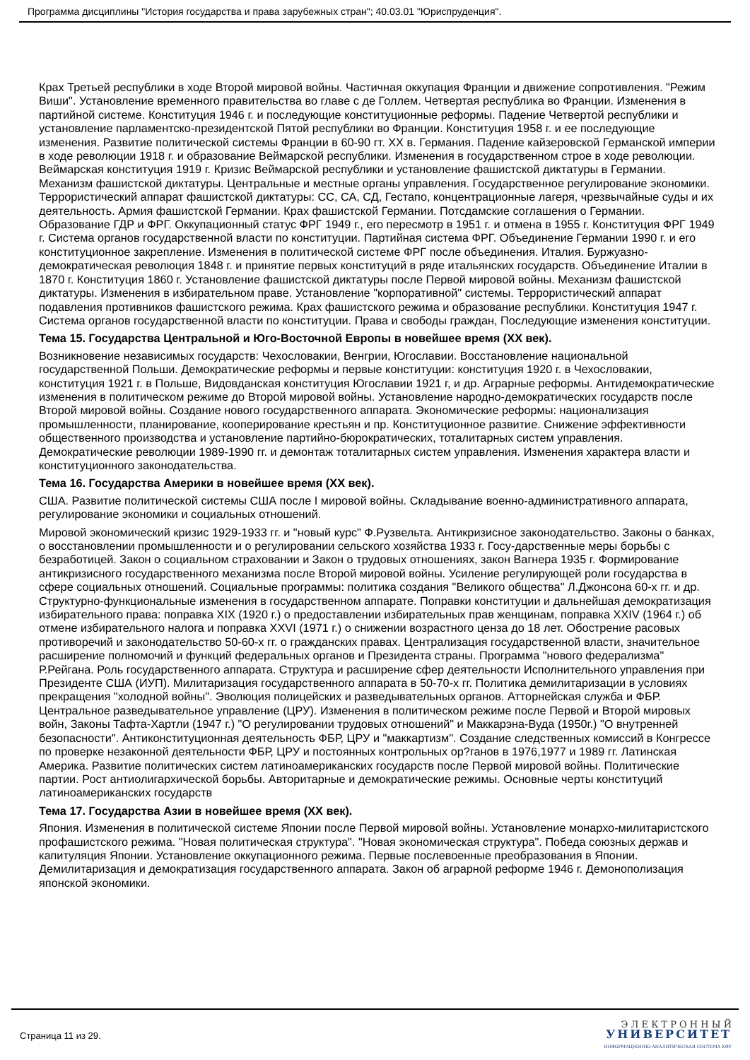Программа дисциплины "История государства и права зарубежных стран"; 40.03.01 "Юриспруденция".
Крах Третьей республики в ходе Второй мировой войны. Частичная оккупация Франции и движение сопротивления. "Режим Виши". Установление временного правительства во главе с де Голлем. Четвертая республика во Франции. Изменения в партийной системе. Конституция 1946 г. и последующие конституционные реформы. Падение Четвертой республики и установление парламентско-президентской Пятой республики во Франции. Конституция 1958 г. и ее последующие изменения. Развитие политической системы Франции в 60-90 гт. XX в. Германия. Падение кайзеровской Германской империи в ходе революции 1918 г. и образование Веймарской республики. Изменения в государственном строе в ходе революции. Веймарская конституция 1919 г. Кризис Веймарской республики и установление фашистской диктатуры в Германии. Механизм фашистской диктатуры. Центральные и местные органы управления. Государственное регулирование экономики. Террористический аппарат фашистской диктатуры: СС, СА, СД, Гестапо, концентрационные лагеря, чрезвычайные суды и их деятельность. Армия фашистской Германии. Крах фашистской Германии. Потсдамские соглашения о Германии. Образование ГДР и ФРГ. Оккупационный статус ФРГ 1949 г., его пересмотр в 1951 г. и отмена в 1955 г. Конституция ФРГ 1949 г. Система органов государственной власти по конституции. Партийная система ФРГ. Объединение Германии 1990 г. и его конституционное закрепление. Изменения в политической системе ФРГ после объединения. Италия. Буржуазно-демократическая революция 1848 г. и принятие первых конституций в ряде итальянских государств. Объединение Италии в 1870 г. Конституция 1860 г. Установление фашистской диктатуры после Первой мировой войны. Механизм фашистской диктатуры. Изменения в избирательном праве. Установление "корпоративной" системы. Террористический аппарат подавления противников фашистского режима. Крах фашистского режима и образование республики. Конституция 1947 г. Система органов государственной власти по конституции. Права и свободы граждан, Последующие изменения конституции.
Тема 15. Государства Центральной и Юго-Восточной Европы в новейшее время (XX век).
Возникновение независимых государств: Чехословакии, Венгрии, Югославии. Восстановление национальной государственной Польши. Демократические реформы и первые конституции: конституция 1920 г. в Чехословакии, конституция 1921 г. в Польше, Видовданская конституция Югославии 1921 г, и др. Аграрные реформы. Антидемократические изменения в политическом режиме до Второй мировой войны. Установление народно-демократических государств после Второй мировой войны. Создание нового государственного аппарата. Экономические реформы: национализация промышленности, планирование, кооперирование крестьян и пр. Конституционное развитие. Снижение эффективности общественного производства и установление партийно-бюрократических, тоталитарных систем управления. Демократические революции 1989-1990 гг. и демонтаж тоталитарных систем управления. Изменения характера власти и конституционного законодательства.
Тема 16. Государства Америки в новейшее время (XX век).
США. Развитие политической системы США после I мировой войны. Складывание военно-административного аппарата, регулирование экономики и социальных отношений.
Мировой экономический кризис 1929-1933 гг. и "новый курс" Ф.Рузвельта. Антикризисное законодательство. Законы о банках, о восстановлении промышленности и о регулировании сельского хозяйства 1933 г. Госу-дарственные меры борьбы с безработицей. Закон о социальном страховании и Закон о трудовых отношениях, закон Вагнера 1935 г. Формирование антикризисного государственного механизма после Второй мировой войны. Усиление регулирующей роли государства в сфере социальных отношений. Социальные программы: политика создания "Великого общества" Л.Джонсона 60-х гг. и др. Структурно-функциональные изменения в государственном аппарате. Поправки конституции и дальнейшая демократизация избирательного права: поправка XIX (1920 г.) о предоставлении избирательных прав женщинам, поправка XXIV (1964 г.) об отмене избирательного налога и поправка XXVI (1971 г.) о снижении возрастного ценза до 18 лет. Обострение расовых противоречий и законодательство 50-60-х гг. о гражданских правах. Централизация государственной власти, значительное расширение полномочий и функций федеральных органов и Президента страны. Программа "нового федерализма" Р.Рейгана. Роль государственного аппарата. Структура и расширение сфер деятельности Исполнительного управления при Президенте США (ИУП). Милитаризация государственного аппарата в 50-70-х гг. Политика демилитаризации в условиях прекращения "холодной войны". Эволюция полицейских и разведывательных органов. Атторнейская служба и ФБР. Центральное разведывательное управление (ЦРУ). Изменения в политическом режиме после Первой и Второй мировых войн, Законы Тафта-Хартли (1947 г.) "О регулировании трудовых отношений" и Маккарэна-Вуда (1950г.) "О внутренней безопасности". Антиконституционная деятельность ФБР, ЦРУ и "маккартизм". Создание следственных комиссий в Конгрессе по проверке незаконной деятельности ФБР, ЦРУ и постоянных контрольных ор?ганов в 1976,1977 и 1989 гг. Латинская Америка. Развитие политических систем латиноамериканских государств после Первой мировой войны. Политические партии. Рост антиолигархической борьбы. Авторитарные и демократические режимы. Основные черты конституций латиноамериканских государств
Тема 17. Государства Азии в новейшее время (XX век).
Япония. Изменения в политической системе Японии после Первой мировой войны. Установление монархо-милитаристского профашистского режима. "Новая политическая структура". "Новая экономическая структура". Победа союзных держав и капитуляция Японии. Установление оккупационного режима. Первые послевоенные преобразования в Японии. Демилитаризация и демократизация государственного аппарата. Закон об аграрной реформе 1946 г. Демонополизация японской экономики.
Страница 11 из 29.
Э Л Е К Т Р О Н Н Ы Й
УНИВЕРСИТЕТ
ИНФОРМАЦИОННО-АНАЛИТИЧЕСКАЯ СИСТЕМА КФУ